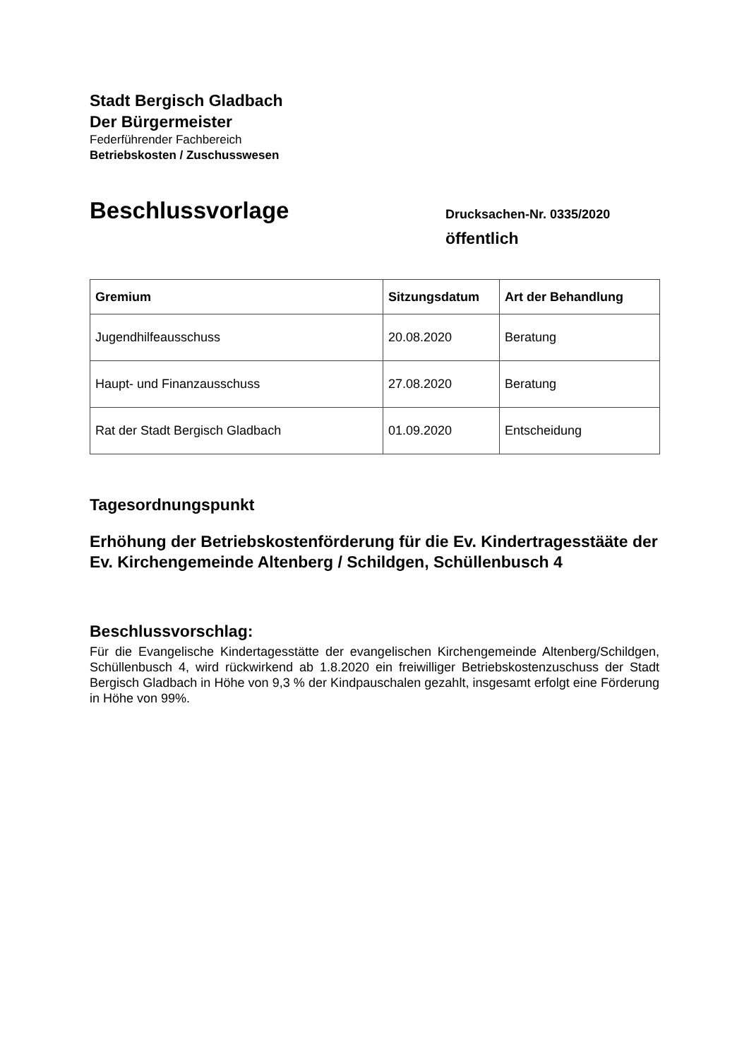Stadt Bergisch Gladbach
Der Bürgermeister
Federführender Fachbereich
Betriebskosten / Zuschusswesen
Beschlussvorlage
Drucksachen-Nr. 0335/2020
öffentlich
| Gremium | Sitzungsdatum | Art der Behandlung |
| --- | --- | --- |
| Jugendhilfeausschuss | 20.08.2020 | Beratung |
| Haupt- und Finanzausschuss | 27.08.2020 | Beratung |
| Rat der Stadt Bergisch Gladbach | 01.09.2020 | Entscheidung |
Tagesordnungspunkt
Erhöhung der Betriebskostenförderung für die Ev. Kindertragesstääte der Ev. Kirchengemeinde Altenberg / Schildgen, Schüllenbusch 4
Beschlussvorschlag:
Für die Evangelische Kindertagesstätte der evangelischen Kirchengemeinde Altenberg/Schildgen, Schüllenbusch 4, wird rückwirkend ab 1.8.2020 ein freiwilliger Betriebskostenzuschuss der Stadt Bergisch Gladbach in Höhe von 9,3 % der Kindpauschalen gezahlt, insgesamt erfolgt eine Förderung in Höhe von 99%.